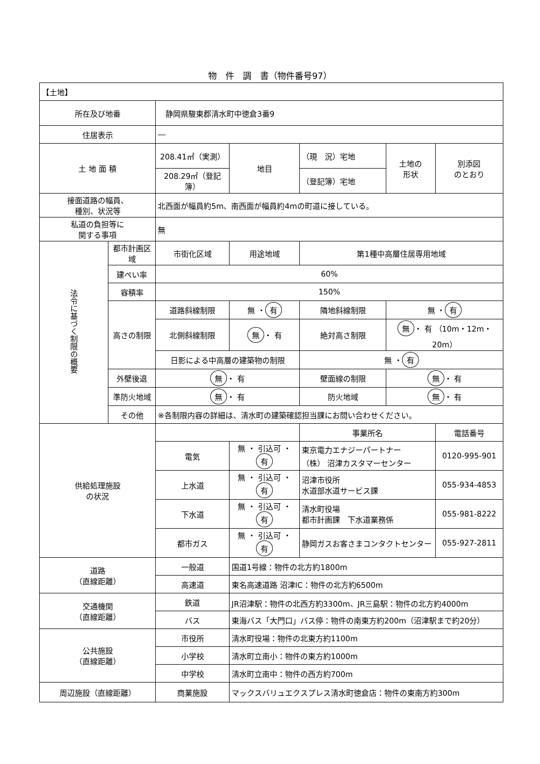物　件　調　書（物件番号97）
| 【土地】 | | | | | | | | |
| 所在及び地番 | | 静岡県駿東郡清水町中徳倉3番9 | | | | | | |
| 住居表示 | | ― | | | | | | |
| 土 地 面 積 | | 208.41㎡（実測） | | 地目 | （現 況）宅地 | | 土地の 形状 | 別添図 のとおり |
| | | 208.29㎡（登記簿） | | | （登記簿）宅地 | | | |
| 接面道路の幅員、 種別、状況等 | | 北西面が幅員約5m、南西面が幅員約4mの町道に接している。 | | | | | | |
| 私道の負担等に 関する事項 | | 無 | | | | | | |
| 法令に基づく制限の概要 | 都市計画区域 | 市街化区域 | | 用途地域 | 第1種中高層住居専用地域 | | | |
| | 建ぺい率 | 60% | | | | | | |
| | 容積率 | 150% | | | | | | |
| | 高さの制限 | 道路斜線制限 | | 無 ・ 有 | 隣地斜線制限 | 無 ・ 有 | | |
| | | 北側斜線制限 | | 無 ・ 有 | 絶対高さ制限 | 無 ・ 有 （10m・12m・20m） | | |
| | | 日影による中高層の建築物の制限 | | | 無 ・ 有 | | | |
| | 外壁後退 | 無 ・ 有 | | | 壁面線の制限 | 無 ・ 有 | | |
| | 準防火地域 | 無 ・ 有 | | | 防火地域 | 無 ・ 有 | | |
| | その他 | ※各制限内容の詳細は、清水町の建築確認担当課にお問い合わせください。 | | | | | | |
| 供給処理施設 の状況 | | | | | 事業所名 | | | 電話番号 |
| | | 電気 | 無 ・ 引込可 ・ 有 | | 東京電力エナジーパートナー （株） 沼津カスタマーセンター | | | 0120-995-901 |
| | | 上水道 | 無 ・ 引込可 ・ 有 | | 沼津市役所 水道部水道サービス課 | | | 055-934-4853 |
| | | 下水道 | 無 ・ 引込可 ・ 有 | | 清水町役場 都市計画課 下水道業務係 | | | 055-981-8222 |
| | | 都市ガス | 無 ・ 引込可 ・ 有 | | 静岡ガスお客さまコンタクトセンター | | | 055-927-2811 |
| 道路 （直線距離） | | 一般道 | 国道1号線：物件の北方約1800m | | | | | |
| | | 高速道 | 東名高速道路 沼津IC：物件の北方約6500m | | | | | |
| 交通機関 （直線距離） | | 鉄道 | JR沼津駅：物件の北西方約3300m、JR三島駅：物件の北方約4000m | | | | | |
| | | バス | 東海バス「大門口」バス停：物件の南東方約200m（沼津駅まで約20分） | | | | | |
| 公共施設 （直線距離） | | 市役所 | 清水町役場：物件の北東方約1100m | | | | | |
| | | 小学校 | 清水町立南小：物件の東方約1000m | | | | | |
| | | 中学校 | 清水町立南中：物件の西方約700m | | | | | |
| 周辺施設（直線距離） | | 商業施設 | マックスバリュエクスプレス清水町徳倉店：物件の東南方約300m | | | | | |